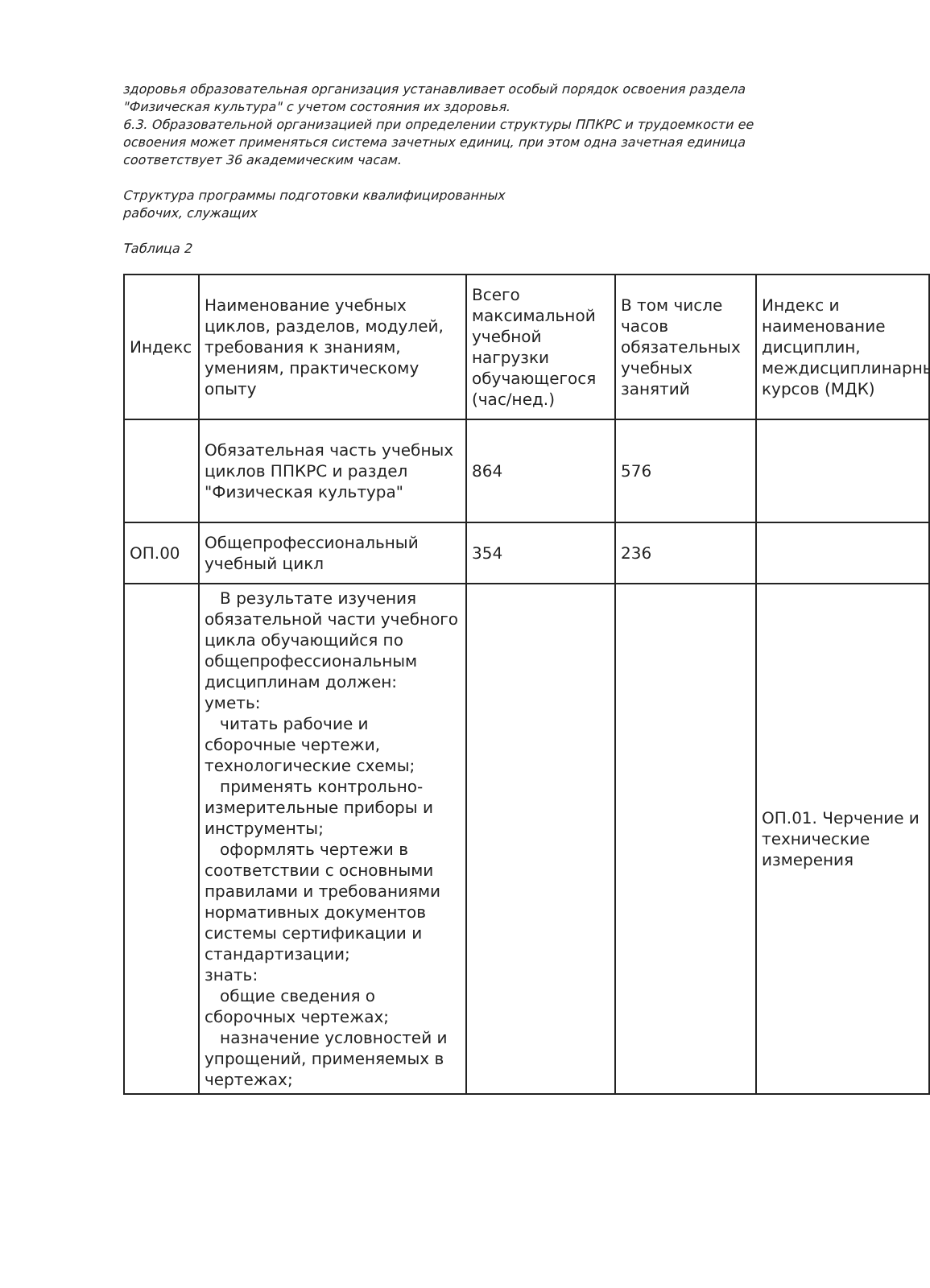здоровья образовательная организация устанавливает особый порядок освоения раздела "Физическая культура" с учетом состояния их здоровья.
6.3. Образовательной организацией при определении структуры ППКРС и трудоемкости ее освоения может применяться система зачетных единиц, при этом одна зачетная единица соответствует 36 академическим часам.
Структура программы подготовки квалифицированных
рабочих, служащих
Таблица 2
| Индекс | Наименование учебных циклов, разделов, модулей, требования к знаниям, умениям, практическому опыту | Всего максимальной учебной нагрузки обучающегося (час/нед.) | В том числе часов обязательных учебных занятий | Индекс и наименование дисциплин, междисциплинарных курсов (МДК) |
| | Обязательная часть учебных циклов ППКРС и раздел "Физическая культура" | 864 | 576 | |
| ОП.00 | Общепрофессиональный учебный цикл | 354 | 236 | |
| | В результате изучения обязательной части учебного цикла обучающийся по общепрофессиональным дисциплинам должен: уметь: читать рабочие и сборочные чертежи, технологические схемы; применять контрольно-измерительные приборы и инструменты; оформлять чертежи в соответствии с основными правилами и требованиями нормативных документов системы сертификации и стандартизации; знать: общие сведения о сборочных чертежах; назначение условностей и упрощений, применяемых в чертежах; | | | ОП.01. Черчение и технические измерения |